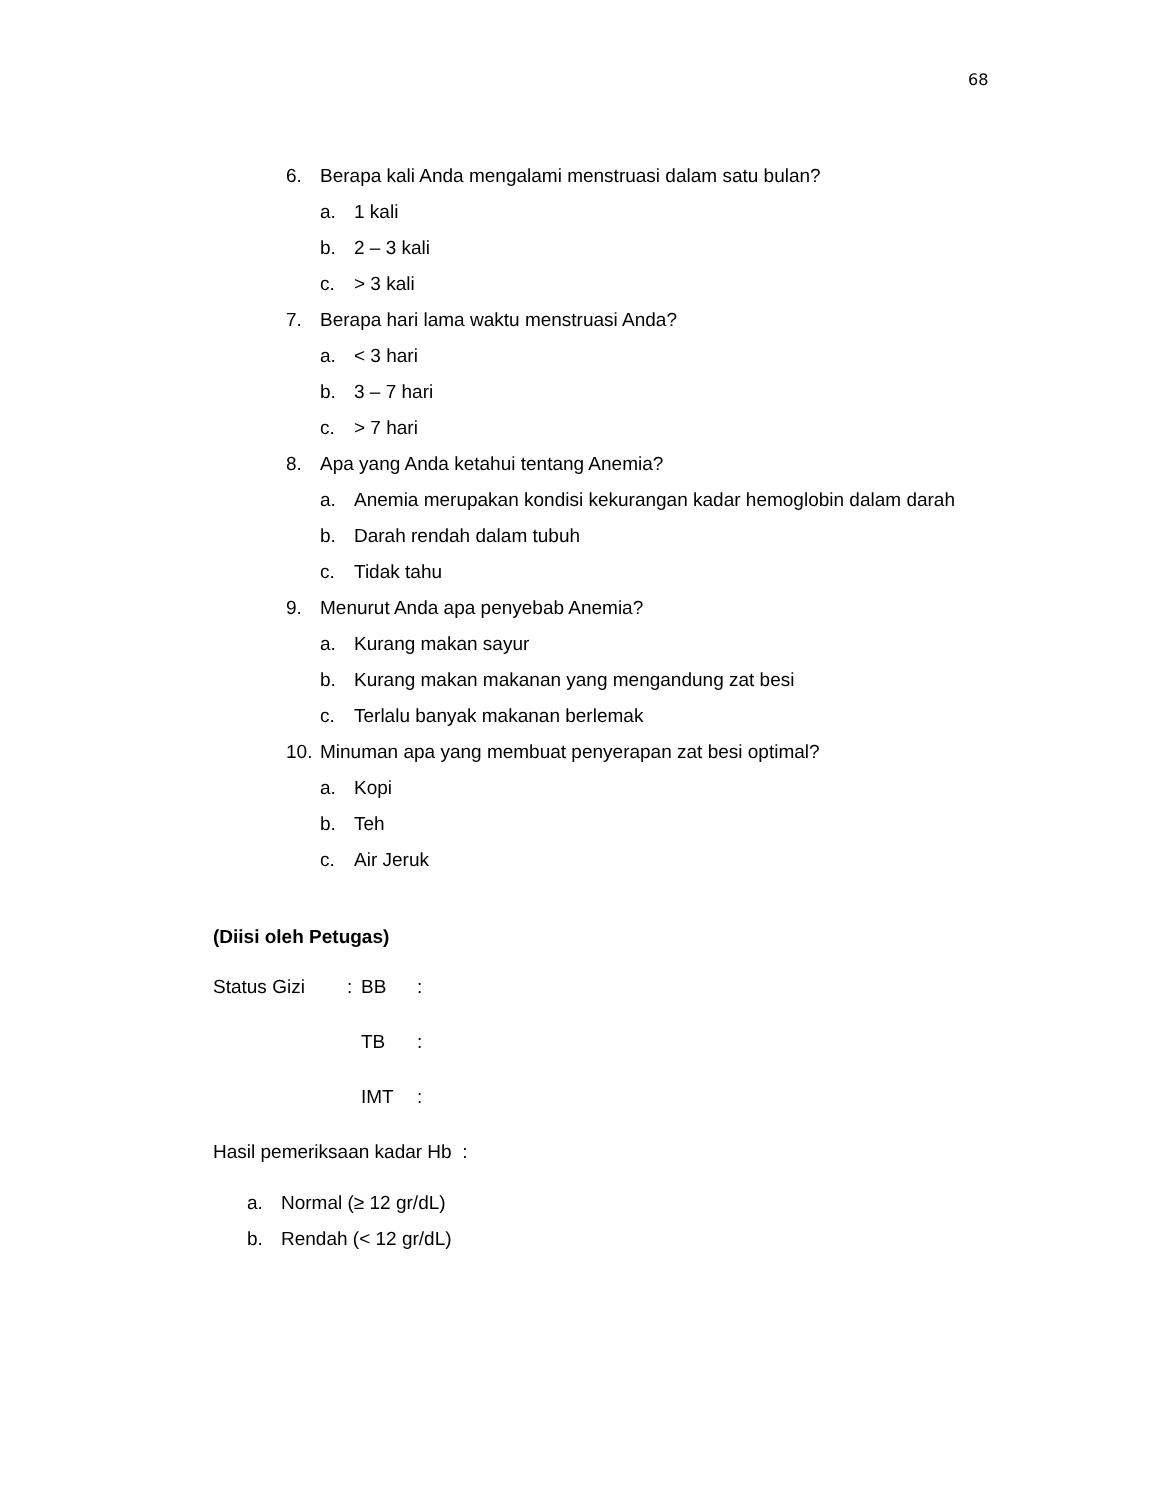68
6. Berapa kali Anda mengalami menstruasi dalam satu bulan?
a. 1 kali
b. 2 – 3 kali
c. > 3 kali
7. Berapa hari lama waktu menstruasi Anda?
a. < 3 hari
b. 3 – 7 hari
c. > 7 hari
8. Apa yang Anda ketahui tentang Anemia?
a. Anemia merupakan kondisi kekurangan kadar hemoglobin dalam darah
b. Darah rendah dalam tubuh
c. Tidak tahu
9. Menurut Anda apa penyebab Anemia?
a. Kurang makan sayur
b. Kurang makan makanan yang mengandung zat besi
c. Terlalu banyak makanan berlemak
10. Minuman apa yang membuat penyerapan zat besi optimal?
a. Kopi
b. Teh
c. Air Jeruk
(Diisi oleh Petugas)
Status Gizi: BB:
TB:
IMT:
Hasil pemeriksaan kadar Hb :
a. Normal (≥ 12 gr/dL)
b. Rendah (< 12 gr/dL)